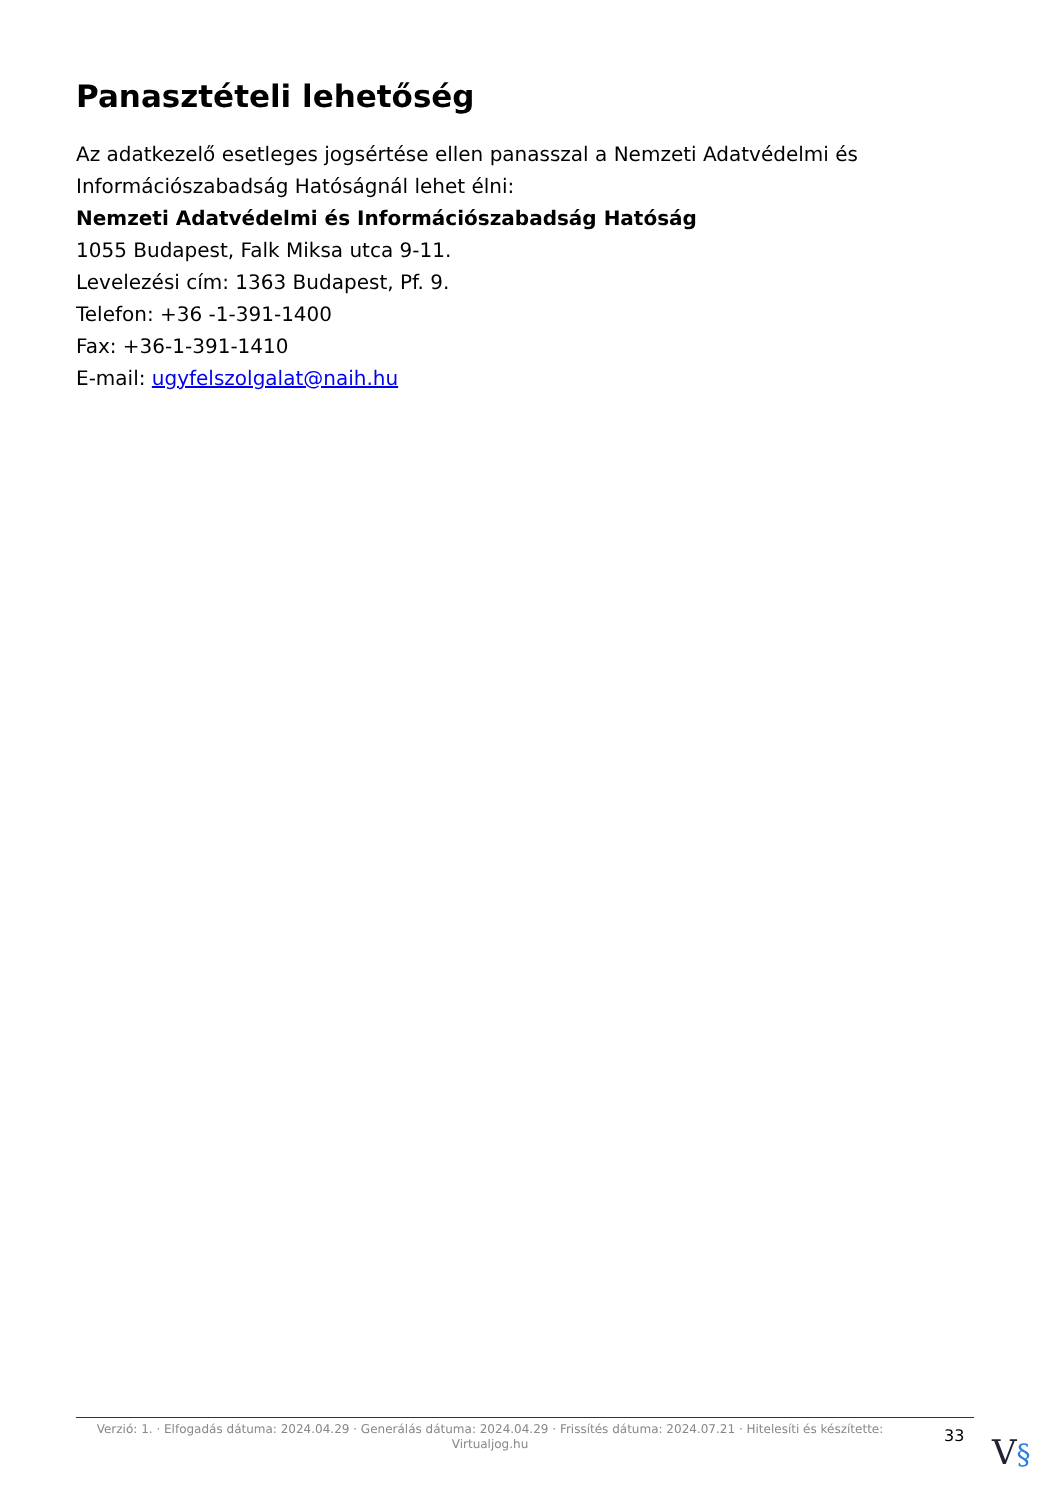Panasztételi lehetőség
Az adatkezelő esetleges jogsértése ellen panasszal a Nemzeti Adatvédelmi és Információszabadság Hatóságnál lehet élni:
Nemzeti Adatvédelmi és Információszabadság Hatóság
1055 Budapest, Falk Miksa utca 9-11.
Levelezési cím: 1363 Budapest, Pf. 9.
Telefon: +36 -1-391-1400
Fax: +36-1-391-1410
E-mail: ugyfelszolgalat@naih.hu
Verzió: 1. · Elfogadás dátuma: 2024.04.29 · Generálás dátuma: 2024.04.29 · Frissítés dátuma: 2024.07.21 · Hitelesíti és készítette: Virtualjog.hu
33
V§